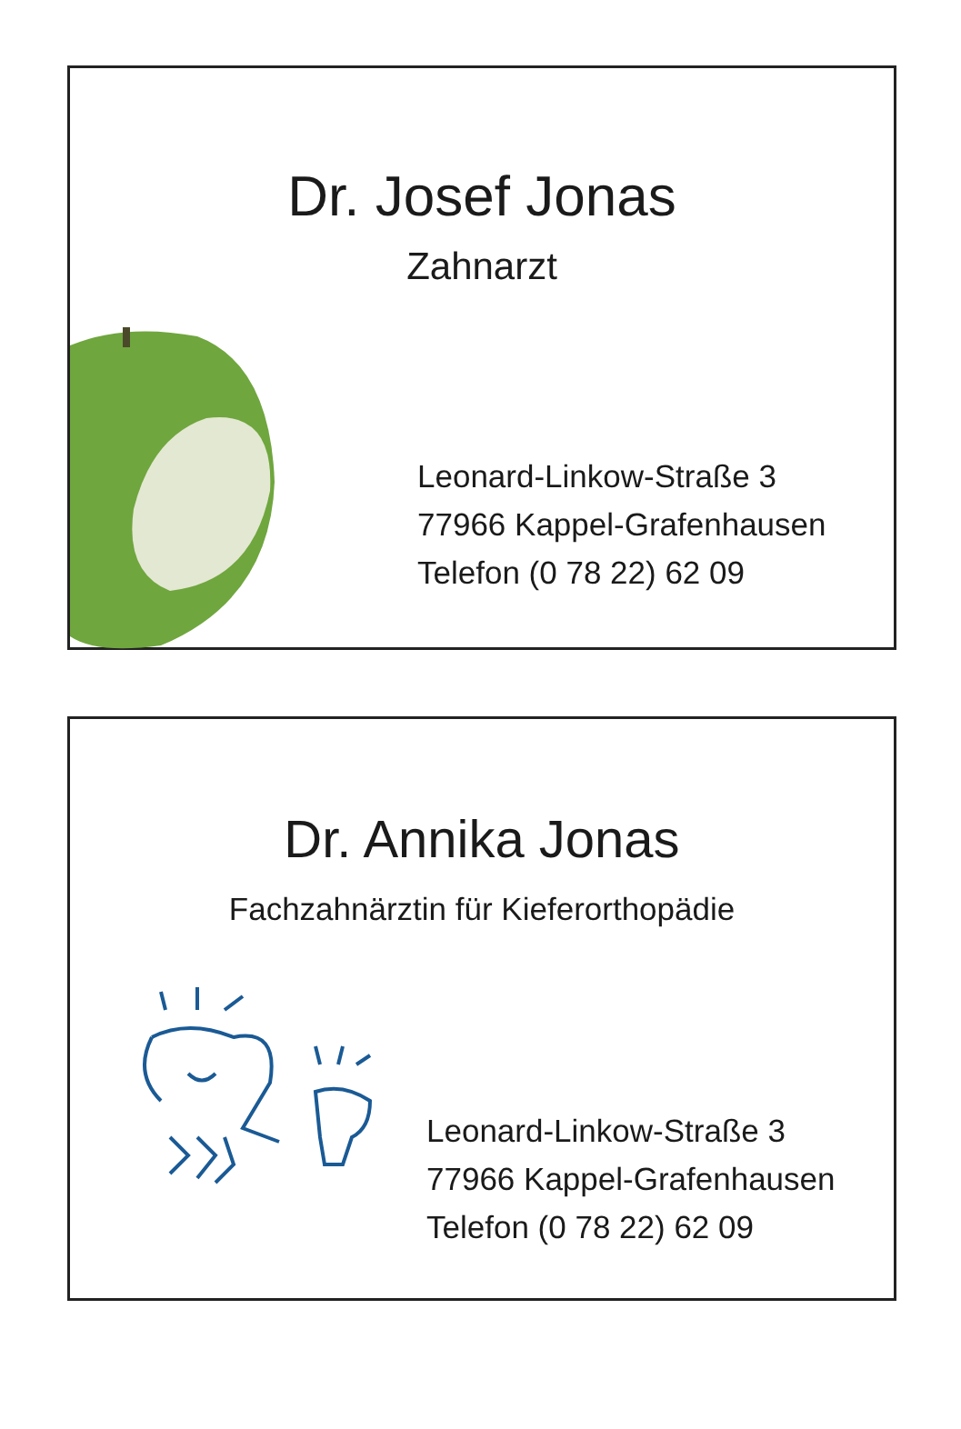Dr. Josef Jonas
Zahnarzt
Leonard-Linkow-Straße 3
77966 Kappel-Grafenhausen
Telefon (0 78 22) 62 09
Dr. Annika Jonas
Fachzahnärztin für Kieferorthopädie
Leonard-Linkow-Straße 3
77966 Kappel-Grafenhausen
Telefon (0 78 22) 62 09